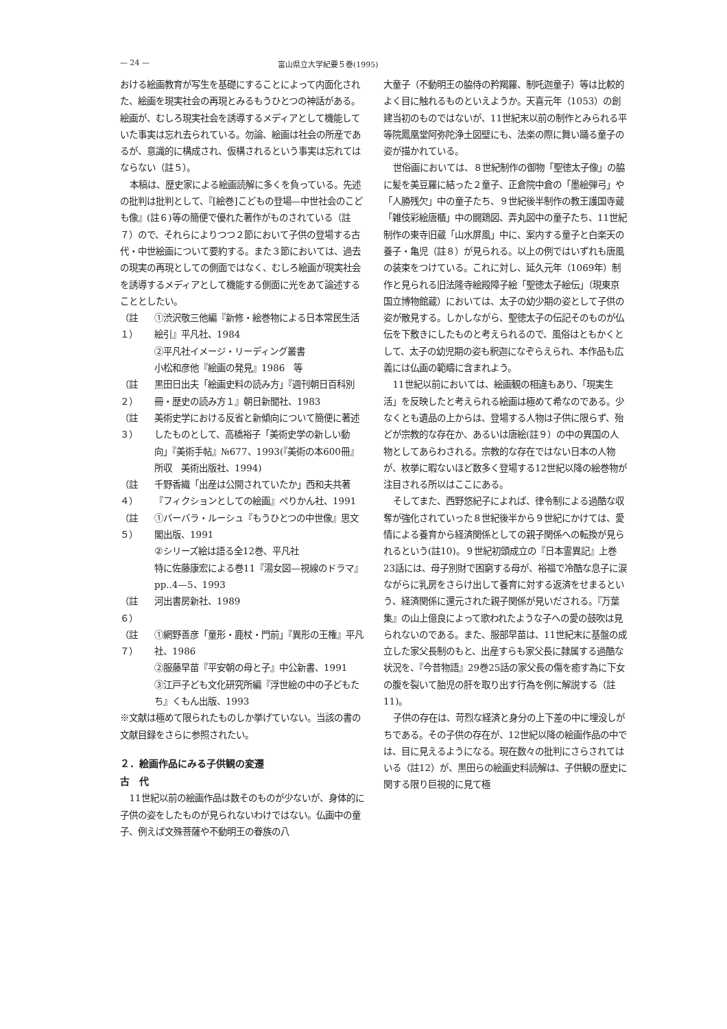— 24 — 富山県立大学紀要５巻(1995)
おける絵画教育が写生を基礎にすることによって内面化された、絵画を現実社会の再現とみるもうひとつの神話がある。絵画が、むしろ現実社会を誘導するメディアとして機能していた事実は忘れ去られている。勿論、絵画は社会の所産であるが、意識的に構成され、仮構されるという事実は忘れてはならない（註５）。
本稿は、歴史家による絵画読解に多くを負っている。先述の批判は批判として、『[絵巻]こどもの登場—中世社会のこども像』(註６)等の簡便で優れた著作がものされている（註７）ので、それらによりつつ２節において子供の登場する古代・中世絵画について要約する。また３節においては、過去の現実の再現としての側面ではなく、むしろ絵画が現実社会を誘導するメディアとして機能する側面に光をあて論述することとしたい。
（註１） ①渋沢敬三他編『新修・絵巻物による日本常民生活絵引』平凡社、1984
②平凡社イメージ・リーディング叢書
小松和彦他『絵画の発見』1986　等
（註２） 黒田日出夫「絵画史料の読み方」『週刊朝日百科別冊・歴史の読み方１』朝日新聞社、1983
（註３） 美術史学における反省と新傾向について簡便に著述したものとして、高橋裕子「美術史学の新しい動向」『美術手帖』№677、1993(『美術の本600冊』所収　美術出版社、1994)
（註４） 千野香織「出産は公開されていたか」西和夫共著『フィクションとしての絵画』ぺりかん社、1991
（註５） ①バーバラ・ルーシュ『もうひとつの中世像』思文閣出版、1991
②シリーズ絵は語る全12巻、平凡社
特に佐藤康宏による巻11『湯女図—視線のドラマ』pp..4—5、1993
（註６） 河出書房新社、1989
（註７） ①網野善彦「童形・鹿杖・門前」『異形の王権』平凡社、1986
②服藤早苗『平安朝の母と子』中公新書、1991
③江戸子ども文化研究所編『浮世絵の中の子どもたち』くもん出版、1993
※文献は極めて限られたものしか挙げていない。当該の書の文献目録をさらに参照されたい。
２．絵画作品にみる子供観の変遷
古　代
11世紀以前の絵画作品は数そのものが少ないが、身体的に子供の姿をしたものが見られないわけではない。仏画中の童子、例えば文殊菩薩や不動明王の眷族の八
大童子（不動明王の脇侍の矜羯羅、制吒迦童子）等は比較的よく目に触れるものといえようか。天喜元年（1053）の創建当初のものではないが、11世紀末以前の制作とみられる平等院鳳凰堂阿弥陀浄土図壁にも、法楽の際に舞い踊る童子の姿が描かれている。
世俗画においては、８世紀制作の御物「聖徳太子像」の脇に髪を美豆羅に結った２童子、正倉院中倉の「墨絵弾弓」や「人勝残欠」中の童子たち、９世紀後半制作の教王護国寺蔵「雑伎彩絵唐櫃」中の闘鶏図、弄丸図中の童子たち、11世紀制作の東寺旧蔵「山水屏風」中に、案内する童子と白楽天の養子・亀児（註８）が見られる。以上の例ではいずれも唐風の装束をつけている。これに対し、延久元年（1069年）制作と見られる旧法隆寺絵殿障子絵「聖徳太子絵伝」（現東京国立博物館蔵）においては、太子の幼少期の姿として子供の姿が散見する。しかしながら、聖徳太子の伝記そのものが仏伝を下敷きにしたものと考えられるので、風俗はともかくとして、太子の幼児期の姿も釈迦になぞらえられ、本作品も広義には仏画の範疇に含まれよう。
11世紀以前においては、絵画観の相違もあり、「現実生活」を反映したと考えられる絵画は極めて希なのである。少なくとも遺品の上からは、登場する人物は子供に限らず、殆どが宗教的な存在か、あるいは唐絵(註９）の中の異国の人物としてあらわされる。宗教的な存在ではない日本の人物が、枚挙に暇ないほど数多く登場する12世紀以降の絵巻物が注目される所以はここにある。
そしてまた、西野悠紀子によれば、律令制による過酷な収奪が強化されていった８世紀後半から９世紀にかけては、愛情による養育から経済関係としての親子関係への転換が見られるという(註10)。９世紀初頭成立の『日本霊異記』上巻23話には、母子別財で困窮する母が、裕福で冷酷な息子に涙ながらに乳房をさらけ出して養育に対する返済をせまるという、経済関係に還元された親子関係が見いだされる。『万葉集』の山上億良によって歌われたような子への愛の鼓吹は見られないのである。また、服部早苗は、11世紀末に基盤の成立した家父長制のもと、出産すらも家父長に隷属する過酷な状況を、『今昔物語』29巻25話の家父長の傷を癒す為に下女の腹を裂いて胎児の肝を取り出す行為を例に解説する（註11)。
子供の存在は、苛烈な経済と身分の上下差の中に埋没しがちである。その子供の存在が、12世紀以降の絵画作品の中では、目に見えるようになる。現在数々の批判にさらされてはいる（註12）が、黒田らの絵画史料読解は、子供観の歴史に関する限り巨視的に見て極